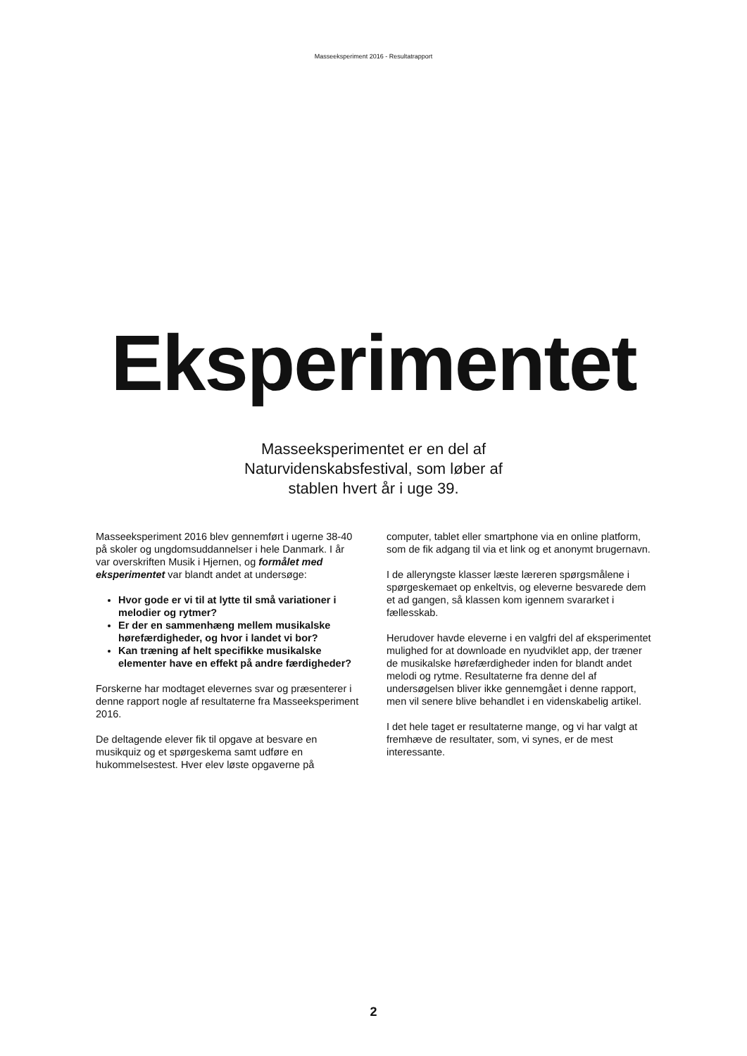Masseeksperiment 2016 - Resultatrapport
Eksperimentet
Masseeksperimentet er en del af Naturvidenskabsfestival, som løber af stablen hvert år i uge 39.
Masseeksperiment 2016 blev gennemført i ugerne 38-40 på skoler og ungdomsuddannelser i hele Danmark. I år var overskriften Musik i Hjernen, og formålet med eksperimentet var blandt andet at undersøge:
Hvor gode er vi til at lytte til små variationer i melodier og rytmer?
Er der en sammenhæng mellem musikalske hørefærdigheder, og hvor i landet vi bor?
Kan træning af helt specifikke musikalske elementer have en effekt på andre færdigheder?
Forskerne har modtaget elevernes svar og præsenterer i denne rapport nogle af resultaterne fra Masseeksperiment 2016.
De deltagende elever fik til opgave at besvare en musikquiz og et spørgeskema samt udføre en hukommelsestest. Hver elev løste opgaverne på
computer, tablet eller smartphone via en online platform, som de fik adgang til via et link og et anonymt brugernavn.
I de alleryngste klasser læste læreren spørgsmålene i spørgeskemaet op enkeltvis, og eleverne besvarede dem et ad gangen, så klassen kom igennem svararket i fællesskab.
Herudover havde eleverne i en valgfri del af eksperimentet mulighed for at downloade en nyudviklet app, der træner de musikalske hørefærdigheder inden for blandt andet melodi og rytme. Resultaterne fra denne del af undersøgelsen bliver ikke gennemgået i denne rapport, men vil senere blive behandlet i en videnskabelig artikel.
I det hele taget er resultaterne mange, og vi har valgt at fremhæve de resultater, som, vi synes, er de mest interessante.
2